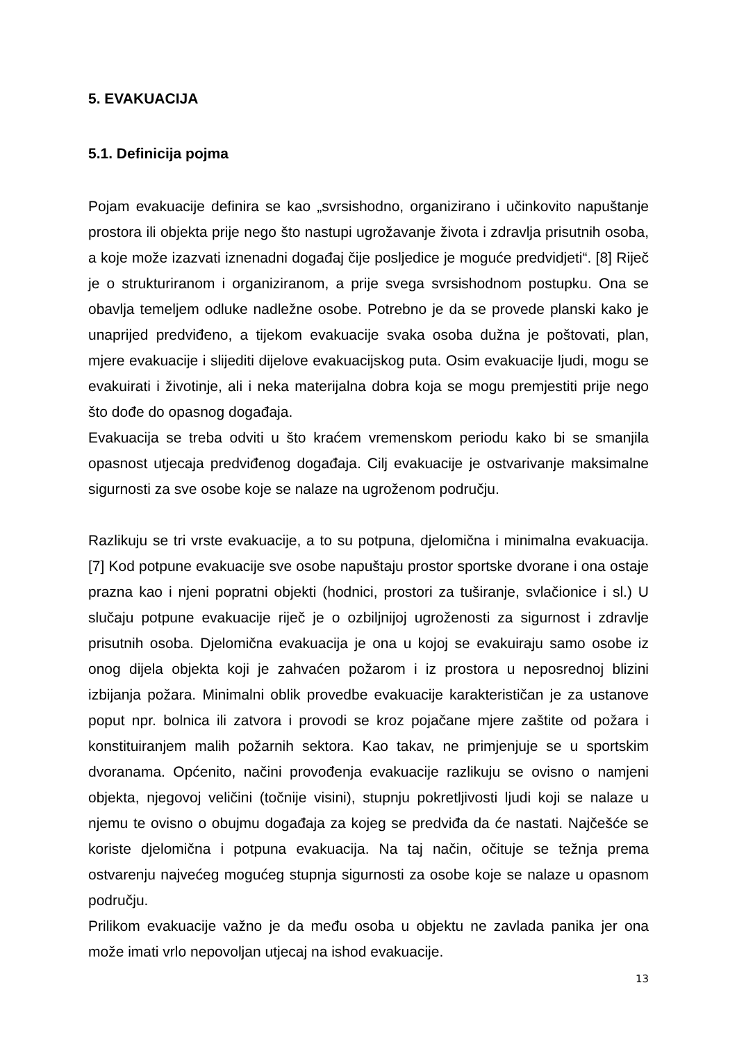5. EVAKUACIJA
5.1. Definicija pojma
Pojam evakuacije definira se kao „svrsishodno, organizirano i učinkovito napuštanje prostora ili objekta prije nego što nastupi ugrožavanje života i zdravlja prisutnih osoba, a koje može izazvati iznenadni događaj čije posljedice je moguće predvidjeti“. [8] Riječ je o strukturiranom i organiziranom, a prije svega svrsishodnom postupku. Ona se obavlja temeljem odluke nadležne osobe. Potrebno je da se provede planski kako je unaprijed predviđeno, a tijekom evakuacije svaka osoba dužna je poštovati, plan, mjere evakuacije i slijediti dijelove evakuacijskog puta. Osim evakuacije ljudi, mogu se evakuirati i životinje, ali i neka materijalna dobra koja se mogu premjestiti prije nego što dođe do opasnog događaja.
Evakuacija se treba odviti u što kraćem vremenskom periodu kako bi se smanjila opasnost utjecaja predviđenog događaja. Cilj evakuacije je ostvarivanje maksimalne sigurnosti za sve osobe koje se nalaze na ugroženom području.
Razlikuju se tri vrste evakuacije, a to su potpuna, djelomična i minimalna evakuacija. [7] Kod potpune evakuacije sve osobe napuštaju prostor sportske dvorane i ona ostaje prazna kao i njeni popratni objekti (hodnici, prostori za tuširanje, svlačionice i sl.) U slučaju potpune evakuacije riječ je o ozbiljnijoj ugroženosti za sigurnost i zdravlje prisutnih osoba. Djelomična evakuacija je ona u kojoj se evakuiraju samo osobe iz onog dijela objekta koji je zahvaćen požarom i iz prostora u neposrednoj blizini izbijanja požara. Minimalni oblik provedbe evakuacije karakterističan je za ustanove poput npr. bolnica ili zatvora i provodi se kroz pojačane mjere zaštite od požara i konstituiranjem malih požarnih sektora. Kao takav, ne primjenjuje se u sportskim dvoranama. Općenito, načini provođenja evakuacije razlikuju se ovisno o namjeni objekta, njegovoj veličini (točnije visini), stupnju pokretljivosti ljudi koji se nalaze u njemu te ovisno o obujmu događaja za kojeg se predviđa da će nastati. Najčešće se koriste djelomična i potpuna evakuacija. Na taj način, očituje se težnja prema ostvarenju najvećeg mogućeg stupnja sigurnosti za osobe koje se nalaze u opasnom području.
Prilikom evakuacije važno je da među osoba u objektu ne zavlada panika jer ona može imati vrlo nepovoljan utjecaj na ishod evakuacije.
13